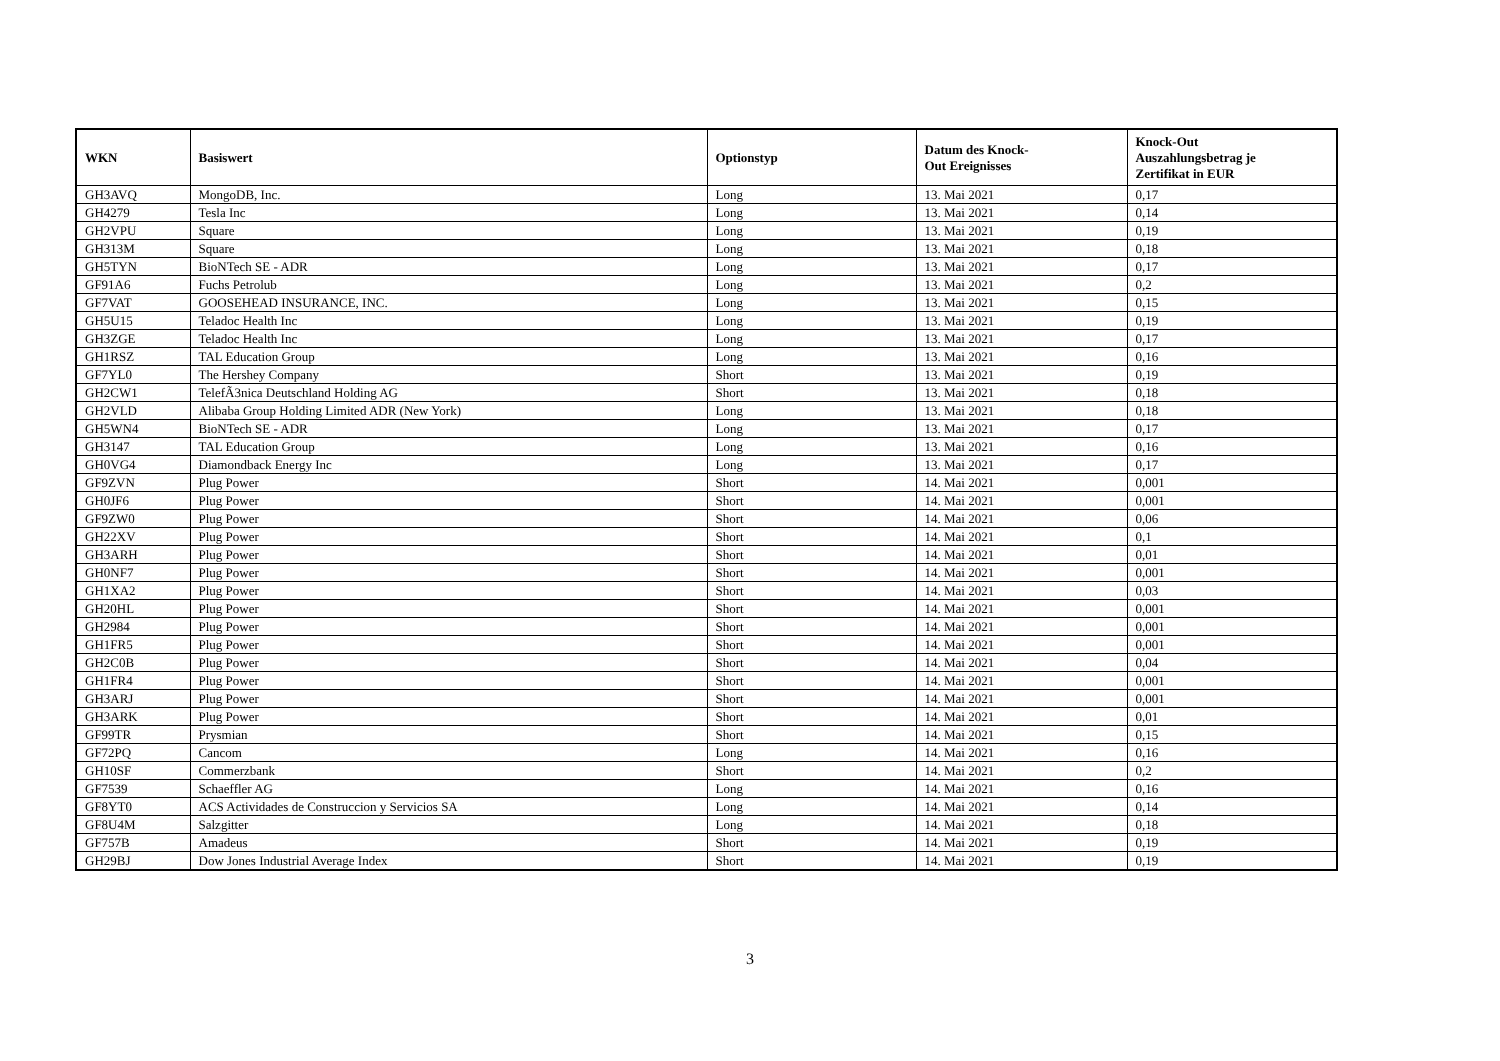| WKN | Basiswert | Optionstyp | Datum des Knock- Out Ereignisses | Knock-Out Auszahlungsbetrag je Zertifikat in EUR |
| --- | --- | --- | --- | --- |
| GH3AVQ | MongoDB, Inc. | Long | 13. Mai 2021 | 0,17 |
| GH4279 | Tesla Inc | Long | 13. Mai 2021 | 0,14 |
| GH2VPU | Square | Long | 13. Mai 2021 | 0,19 |
| GH313M | Square | Long | 13. Mai 2021 | 0,18 |
| GH5TYN | BioNTech SE - ADR | Long | 13. Mai 2021 | 0,17 |
| GF91A6 | Fuchs Petrolub | Long | 13. Mai 2021 | 0,2 |
| GF7VAT | GOOSEHEAD INSURANCE, INC. | Long | 13. Mai 2021 | 0,15 |
| GH5U15 | Teladoc Health Inc | Long | 13. Mai 2021 | 0,19 |
| GH3ZGE | Teladoc Health Inc | Long | 13. Mai 2021 | 0,17 |
| GH1RSZ | TAL Education Group | Long | 13. Mai 2021 | 0,16 |
| GF7YL0 | The Hershey Company | Short | 13. Mai 2021 | 0,19 |
| GH2CW1 | TelefÃ3nica Deutschland Holding AG | Short | 13. Mai 2021 | 0,18 |
| GH2VLD | Alibaba Group Holding Limited ADR (New York) | Long | 13. Mai 2021 | 0,18 |
| GH5WN4 | BioNTech SE - ADR | Long | 13. Mai 2021 | 0,17 |
| GH3147 | TAL Education Group | Long | 13. Mai 2021 | 0,16 |
| GH0VG4 | Diamondback Energy Inc | Long | 13. Mai 2021 | 0,17 |
| GF9ZVN | Plug Power | Short | 14. Mai 2021 | 0,001 |
| GH0JF6 | Plug Power | Short | 14. Mai 2021 | 0,001 |
| GF9ZW0 | Plug Power | Short | 14. Mai 2021 | 0,06 |
| GH22XV | Plug Power | Short | 14. Mai 2021 | 0,1 |
| GH3ARH | Plug Power | Short | 14. Mai 2021 | 0,01 |
| GH0NF7 | Plug Power | Short | 14. Mai 2021 | 0,001 |
| GH1XA2 | Plug Power | Short | 14. Mai 2021 | 0,03 |
| GH20HL | Plug Power | Short | 14. Mai 2021 | 0,001 |
| GH2984 | Plug Power | Short | 14. Mai 2021 | 0,001 |
| GH1FR5 | Plug Power | Short | 14. Mai 2021 | 0,001 |
| GH2C0B | Plug Power | Short | 14. Mai 2021 | 0,04 |
| GH1FR4 | Plug Power | Short | 14. Mai 2021 | 0,001 |
| GH3ARJ | Plug Power | Short | 14. Mai 2021 | 0,001 |
| GH3ARK | Plug Power | Short | 14. Mai 2021 | 0,01 |
| GF99TR | Prysmian | Short | 14. Mai 2021 | 0,15 |
| GF72PQ | Cancom | Long | 14. Mai 2021 | 0,16 |
| GH10SF | Commerzbank | Short | 14. Mai 2021 | 0,2 |
| GF7539 | Schaeffler AG | Long | 14. Mai 2021 | 0,16 |
| GF8YT0 | ACS Actividades de Construccion y Servicios SA | Long | 14. Mai 2021 | 0,14 |
| GF8U4M | Salzgitter | Long | 14. Mai 2021 | 0,18 |
| GF757B | Amadeus | Short | 14. Mai 2021 | 0,19 |
| GH29BJ | Dow Jones Industrial Average Index | Short | 14. Mai 2021 | 0,19 |
3